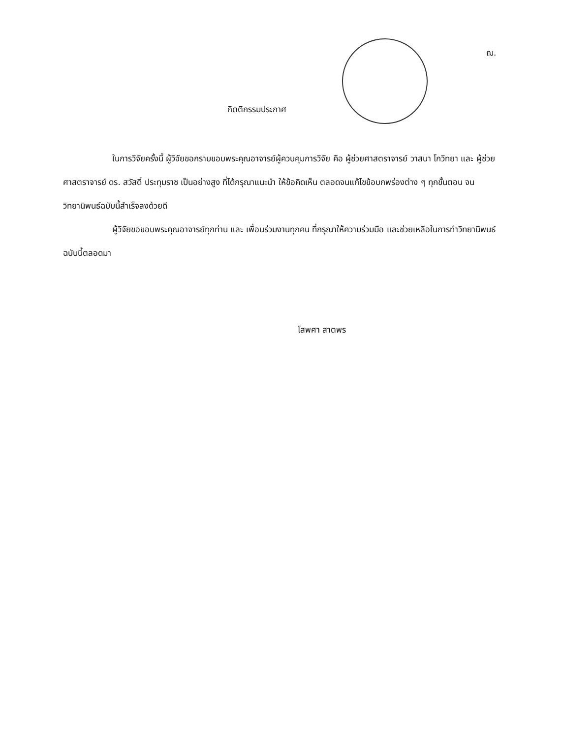ฌ.
กิตติกรรมประกาศ
ในการวิจัยครั้งนี้ ผู้วิจัยขอกราบขอบพระคุณอาจารย์ผู้ควบคุมการวิจัย คือ ผู้ช่วยศาสตราจารย์ วาสนา โกวิทยา และ ผู้ช่วยศาสตราจารย์ ดร. สวัสดิ์ ประทุมราช เป็นอย่างสูง ที่ได้กรุณาแนะนำ ให้ข้อคิดเห็น ตลอดจนแก้ไขข้อบกพร่องต่าง ๆ ทุกขั้นตอน จนวิทยานิพนธ์ฉบับนี้สำเร็จลงด้วยดี
ผู้วิจัยขอขอบพระคุณอาจารย์ทุกท่าน และ เพื่อนร่วมงานทุกคน ที่กรุณาให้ความร่วมมือ และช่วยเหลือในการทำวิทยานิพนธ์ฉบับนี้ตลอดมา
โสพศา สาตพร